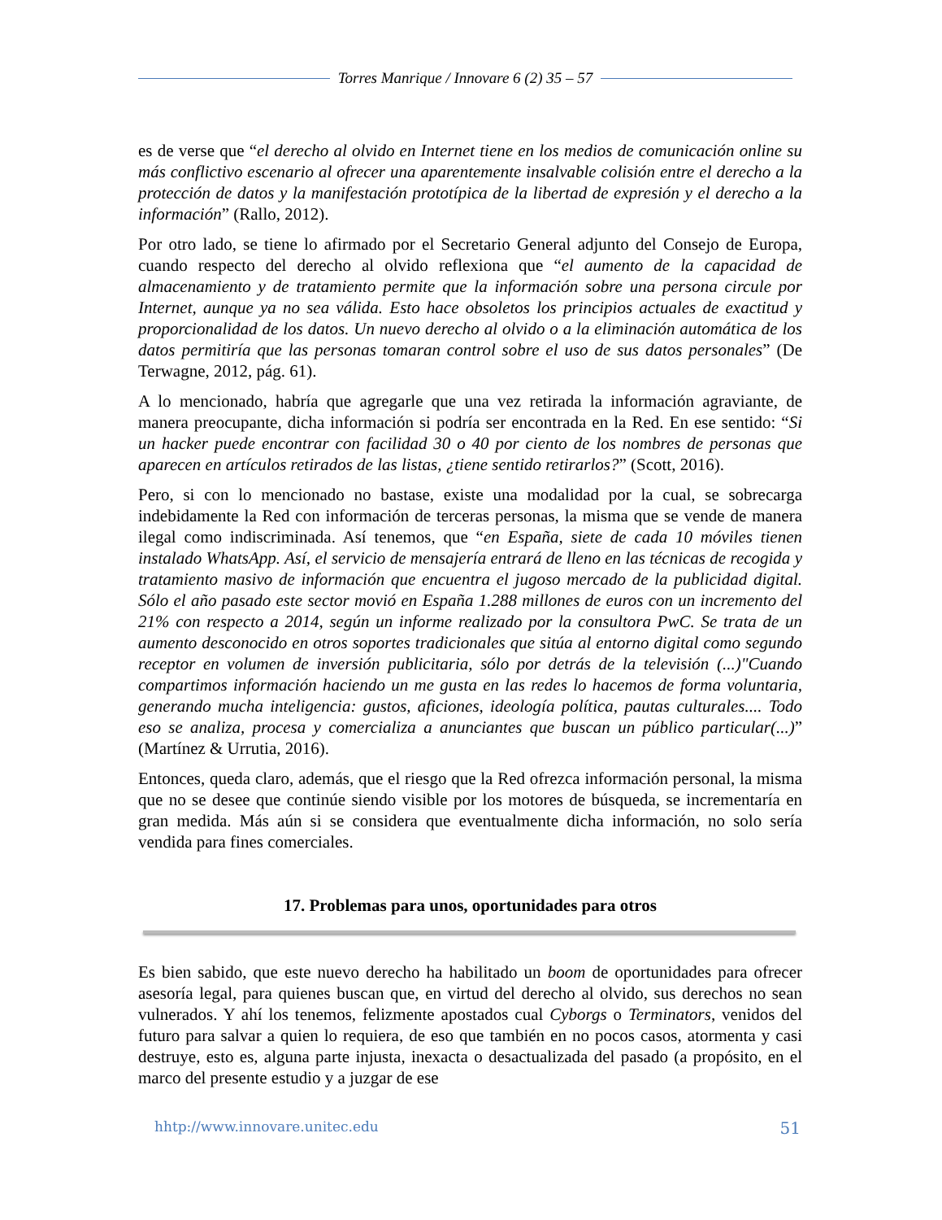Torres Manrique / Innovare 6 (2) 35 – 57
es de verse que “el derecho al olvido en Internet tiene en los medios de comunicación online su más conflictivo escenario al ofrecer una aparentemente insalvable colisión entre el derecho a la protección de datos y la manifestación prototípica de la libertad de expresión y el derecho a la información” (Rallo, 2012).
Por otro lado, se tiene lo afirmado por el Secretario General adjunto del Consejo de Europa, cuando respecto del derecho al olvido reflexiona que “el aumento de la capacidad de almacenamiento y de tratamiento permite que la información sobre una persona circule por Internet, aunque ya no sea válida. Esto hace obsoletos los principios actuales de exactitud y proporcionalidad de los datos. Un nuevo derecho al olvido o a la eliminación automática de los datos permitiría que las personas tomaran control sobre el uso de sus datos personales” (De Terwagne, 2012, pág. 61).
A lo mencionado, habría que agregarle que una vez retirada la información agraviante, de manera preocupante, dicha información si podría ser encontrada en la Red. En ese sentido: “Si un hacker puede encontrar con facilidad 30 o 40 por ciento de los nombres de personas que aparecen en artículos retirados de las listas, ¿tiene sentido retirarlos?” (Scott, 2016).
Pero, si con lo mencionado no bastase, existe una modalidad por la cual, se sobrecarga indebidamente la Red con información de terceras personas, la misma que se vende de manera ilegal como indiscriminada. Así tenemos, que “en España, siete de cada 10 móviles tienen instalado WhatsApp. Así, el servicio de mensajería entrará de lleno en las técnicas de recogida y tratamiento masivo de información que encuentra el jugoso mercado de la publicidad digital. Sólo el año pasado este sector movió en España 1.288 millones de euros con un incremento del 21% con respecto a 2014, según un informe realizado por la consultora PwC. Se trata de un aumento desconocido en otros soportes tradicionales que sitúa al entorno digital como segundo receptor en volumen de inversión publicitaria, sólo por detrás de la televisión (...)"Cuando compartimos información haciendo un me gusta en las redes lo hacemos de forma voluntaria, generando mucha inteligencia: gustos, aficiones, ideología política, pautas culturales.... Todo eso se analiza, procesa y comercializa a anunciantes que buscan un público particular(...)” (Martínez & Urrutia, 2016).
Entonces, queda claro, además, que el riesgo que la Red ofrezca información personal, la misma que no se desee que continúe siendo visible por los motores de búsqueda, se incrementaría en gran medida. Más aún si se considera que eventualmente dicha información, no solo sería vendida para fines comerciales.
17. Problemas para unos, oportunidades para otros
Es bien sabido, que este nuevo derecho ha habilitado un boom de oportunidades para ofrecer asesoría legal, para quienes buscan que, en virtud del derecho al olvido, sus derechos no sean vulnerados. Y ahí los tenemos, felizmente apostados cual Cyborgs o Terminators, venidos del futuro para salvar a quien lo requiera, de eso que también en no pocos casos, atormenta y casi destruye, esto es, alguna parte injusta, inexacta o desactualizada del pasado (a propósito, en el marco del presente estudio y a juzgar de ese
hhtp://www.innovare.unitec.edu 51